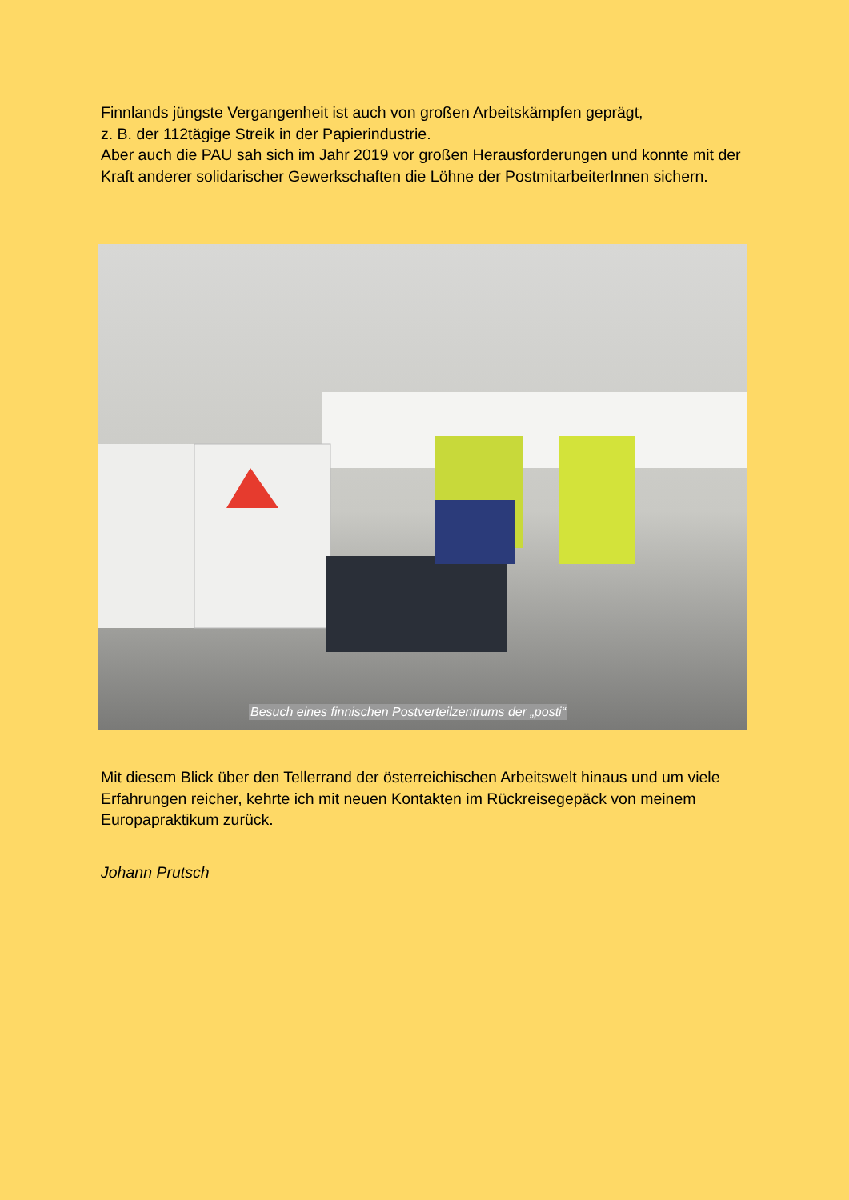Finnlands jüngste Vergangenheit ist auch von großen Arbeitskämpfen geprägt,
z. B. der 112tägige Streik in der Papierindustrie.
Aber auch die PAU sah sich im Jahr 2019 vor großen Herausforderungen und konnte mit der Kraft anderer solidarischer Gewerkschaften die Löhne der PostmitarbeiterInnen sichern.
Besuch eines finnischen Postverteilzentrums der „posti“
Mit diesem Blick über den Tellerrand der österreichischen Arbeitswelt hinaus und um viele Erfahrungen reicher, kehrte ich mit neuen Kontakten im Rückreisegepäck von meinem Europapraktikum zurück.
Johann Prutsch